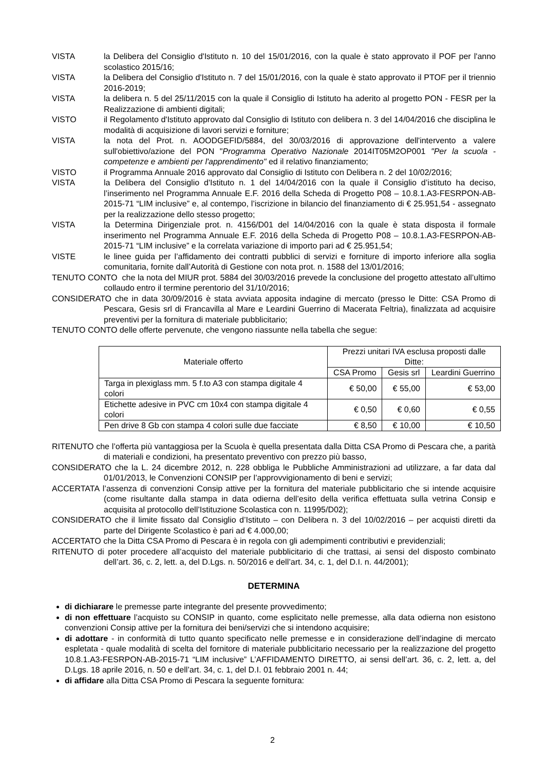VISTA la Delibera del Consiglio d'Istituto n. 10 del 15/01/2016, con la quale è stato approvato il POF per l'anno scolastico 2015/16;
VISTA la Delibera del Consiglio d'Istituto n. 7 del 15/01/2016, con la quale è stato approvato il PTOF per il triennio 2016-2019;
VISTA la delibera n. 5 del 25/11/2015 con la quale il Consiglio di Istituto ha aderito al progetto PON - FESR per la Realizzazione di ambienti digitali;
VISTO il Regolamento d'Istituto approvato dal Consiglio di Istituto con delibera n. 3 del 14/04/2016 che disciplina le modalità di acquisizione di lavori servizi e forniture;
VISTA la nota del Prot. n. AOODGEFID/5884, del 30/03/2016 di approvazione dell'intervento a valere sull'obiettivo/azione del PON "Programma Operativo Nazionale 2014IT05M2OP001 "Per la scuola - competenze e ambienti per l'apprendimento" ed il relativo finanziamento;
VISTO il Programma Annuale 2016 approvato dal Consiglio di Istituto con Delibera n. 2 del 10/02/2016;
VISTA la Delibera del Consiglio d'Istituto n. 1 del 14/04/2016 con la quale il Consiglio d’istituto ha deciso, l’inserimento nel Programma Annuale E.F. 2016 della Scheda di Progetto P08 – 10.8.1.A3-FESRPON-AB-2015-71 “LIM inclusive” e, al contempo, l’iscrizione in bilancio del finanziamento di € 25.951,54 - assegnato per la realizzazione dello stesso progetto;
VISTA la Determina Dirigenziale prot. n. 4156/D01 del 14/04/2016 con la quale è stata disposta il formale inserimento nel Programma Annuale E.F. 2016 della Scheda di Progetto P08 – 10.8.1.A3-FESRPON-AB-2015-71 “LIM inclusive” e la correlata variazione di importo pari ad € 25.951,54;
VISTE le linee guida per l’affidamento dei contratti pubblici di servizi e forniture di importo inferiore alla soglia comunitaria, fornite dall’Autorità di Gestione con nota prot. n. 1588 del 13/01/2016;
TENUTO CONTO che la nota del MIUR prot. 5884 del 30/03/2016 prevede la conclusione del progetto attestato all’ultimo collaudo entro il termine perentorio del 31/10/2016;
CONSIDERATO che in data 30/09/2016 è stata avviata apposita indagine di mercato (presso le Ditte: CSA Promo di Pescara, Gesis srl di Francavilla al Mare e Leardini Guerrino di Macerata Feltria), finalizzata ad acquisire preventivi per la fornitura di materiale pubblicitario;
TENUTO CONTO delle offerte pervenute, che vengono riassunte nella tabella che segue:
| Materiale offerto | Prezzi unitari IVA esclusa proposti dalle Ditte: | | |
| --- | --- | --- | --- |
| | CSA Promo | Gesis srl | Leardini Guerrino |
| Targa in plexiglass mm. 5 f.to A3 con stampa digitale 4 colori | € 50,00 | € 55,00 | € 53,00 |
| Etichette adesive in PVC cm 10x4 con stampa digitale 4 colori | € 0,50 | € 0,60 | € 0,55 |
| Pen drive 8 Gb con stampa 4 colori sulle due facciate | € 8,50 | € 10,00 | € 10,50 |
RITENUTO che l’offerta più vantaggiosa per la Scuola è quella presentata dalla Ditta CSA Promo di Pescara che, a parità di materiali e condizioni, ha presentato preventivo con prezzo più basso,
CONSIDERATO che la L. 24 dicembre 2012, n. 228 obbliga le Pubbliche Amministrazioni ad utilizzare, a far data dal 01/01/2013, le Convenzioni CONSIP per l’approvvigionamento di beni e servizi;
ACCERTATA l’assenza di convenzioni Consip attive per la fornitura del materiale pubblicitario che si intende acquisire (come risultante dalla stampa in data odierna dell’esito della verifica effettuata sulla vetrina Consip e acquisita al protocollo dell’Istituzione Scolastica con n. 11995/D02);
CONSIDERATO che il limite fissato dal Consiglio d’Istituto – con Delibera n. 3 del 10/02/2016 – per acquisti diretti da parte del Dirigente Scolastico è pari ad € 4.000,00;
ACCERTATO che la Ditta CSA Promo di Pescara è in regola con gli adempimenti contributivi e previdenziali;
RITENUTO di poter procedere all’acquisto del materiale pubblicitario di che trattasi, ai sensi del disposto combinato dell’art. 36, c. 2, lett. a, del D.Lgs. n. 50/2016 e dell’art. 34, c. 1, del D.I. n. 44/2001);
DETERMINA
di dichiarare le premesse parte integrante del presente provvedimento;
di non effettuare l’acquisto su CONSIP in quanto, come esplicitato nelle premesse, alla data odierna non esistono convenzioni Consip attive per la fornitura dei beni/servizi che si intendono acquisire;
di adottare - in conformità di tutto quanto specificato nelle premesse e in considerazione dell’indagine di mercato espletata - quale modalità di scelta del fornitore di materiale pubblicitario necessario per la realizzazione del progetto 10.8.1.A3-FESRPON-AB-2015-71 “LIM inclusive” L’AFFIDAMENTO DIRETTO, ai sensi dell’art. 36, c. 2, lett. a, del D.Lgs. 18 aprile 2016, n. 50 e dell’art. 34, c. 1, del D.I. 01 febbraio 2001 n. 44;
di affidare alla Ditta CSA Promo di Pescara la seguente fornitura:
2